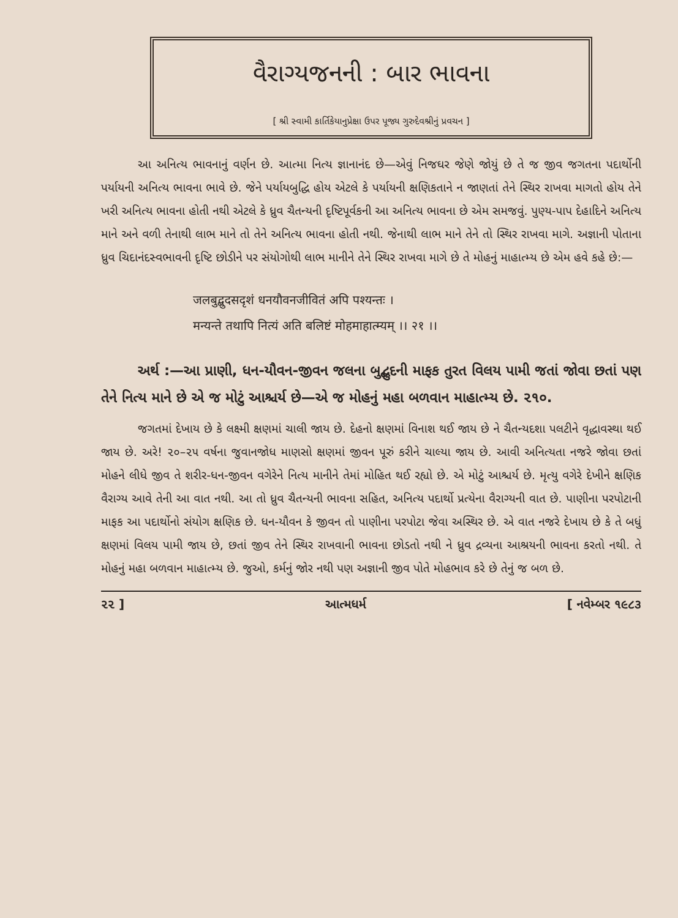વૈરાગ્યજનની : બાર ભાવના
[ શ્રી સ્વામી કાર્તિકેયાનુપ્રેક્ષા ઉપર પૂજ્ય ગુરુદેવશ્રીનું પ્રવચન ]
આ અનિત્ય ભાવનાનું વર્ણન છે. આત્મા નિત્ય જ્ઞાનાનંદ છે—એવું નિજઘર જેણે જોયું છે તે જ જીવ જગતના પદાર્થોની પર્યાયની અનિત્ય ભાવના ભાવે છે. જેને પર્યાયબુદ્ધિ હોય એટલે કે પર્યાયની ક્ષણિકતાને ન જાણતાં તેને સ્થિર રાખવા માગતો હોય તેને ખરી અનિત્ય ભાવના હોતી નથી એટલે કે ધ્રુવ ચૈતન્યની દૃષ્ટિપૂર્વકની આ અનિત્ય ભાવના છે એમ સમજવું. પુણ્ય-પાપ દેહાદિને અનિત્ય માને અને વળી તેનાથી લાભ માને તો તેને અનિત્ય ભાવના હોતી નથી. જેનાથી લાભ માને તેને તો સ્થિર રાખવા માગે. અજ્ઞાની પોતાના ધ્રુવ ચિદાનંદસ્વભાવની દૃષ્ટિ છોડીને પર સંયોગોથી લાભ માનીને તેને સ્થિર રાખવા માગે છે તે મોહનું માહાત્મ્ય છે એમ હવે કહે છે:—
जलबुद्बुदसदृशं धनयौवनजीवितं अपि पश्यन्तः ।
मन्यन्ते तथापि नित्यं अति बलिष्टं मोहमाहात्म्यम् ।। २१ ।।
અર્થ :—આ પ્રાણી, ધન-યૌવન-જીવન જલના બુદ્બુદની માફક તુરત વિલય પામી જતાં જોવા છતાં પણ તેને નિત્ય માને છે એ જ મોટું આશ્ચર્ય છે—એ જ મોહનું મહા બળવાન માહાત્મ્ય છે. ૨૧૦.
જગતમાં દેખાય છે કે લક્ષ્મી ક્ષણમાં ચાલી જાય છે. દેહનો ક્ષણમાં વિનાશ થઈ જાય છે ને ચૈતન્યદશા પલટીને વૃદ્ધાવસ્થા થઈ જાય છે. અરે! ૨૦–૨૫ વર્ષના જુવાનજોધ માણસો ક્ષણમાં જીવન પૂરું કરીને ચાલ્યા જાય છે. આવી અનિત્યતા નજરે જોવા છતાં મોહને લીધે જીવ તે શરીર-ધન-જીવન વગેરેને નિત્ય માનીને તેમાં મોહિત થઈ રહ્યો છે. એ મોટું આશ્ચર્ય છે. મૃત્યુ વગેરે દેખીને ક્ષણિક વૈરાગ્ય આવે તેની આ વાત નથી. આ તો ધ્રુવ ચૈતન્યની ભાવના સહિત, અનિત્ય પદાર્થો પ્રત્યેના વૈરાગ્યની વાત છે. પાણીના પરપોટાની માફક આ પદાર્થોનો સંયોગ ક્ષણિક છે. ધન-યૌવન કે જીવન તો પાણીના પરપોટા જેવા અસ્થિર છે. એ વાત નજરે દેખાય છે કે તે બધું ક્ષણમાં વિલય પામી જાય છે, છતાં જીવ તેને સ્થિર રાખવાની ભાવના છોડતો નથી ને ધ્રુવ દ્રવ્યના આશ્રયની ભાવના કરતો નથી. તે મોહનું મહા બળવાન માહાત્મ્ય છે. જુઓ, કર્મનું જોર નથી પણ અજ્ઞાની જીવ પોતે મોહભાવ કરે છે તેનું જ બળ છે.
૨૨ ] આત્મધર્મ [ નવેમ્બર ૧૯૮૩